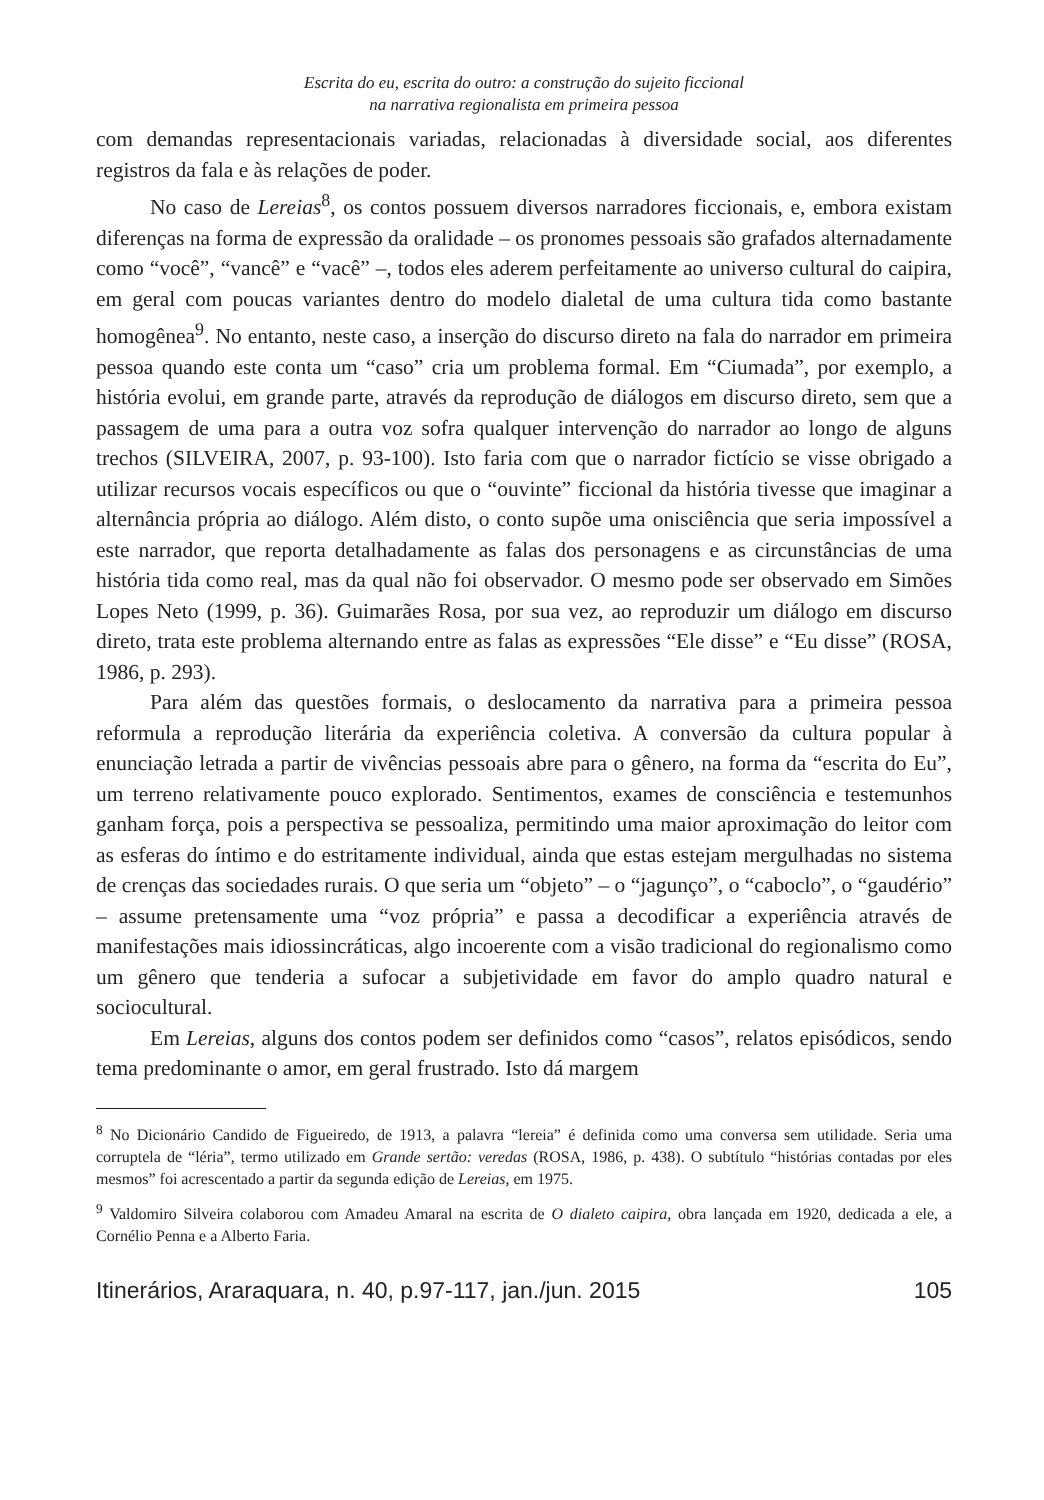Escrita do eu, escrita do outro: a construção do sujeito ficcional
na narrativa regionalista em primeira pessoa
com demandas representacionais variadas, relacionadas à diversidade social, aos diferentes registros da fala e às relações de poder.
No caso de Lereias<sup>8</sup>, os contos possuem diversos narradores ficcionais, e, embora existam diferenças na forma de expressão da oralidade – os pronomes pessoais são grafados alternadamente como “você”, “vancê” e “vacê” –, todos eles aderem perfeitamente ao universo cultural do caipira, em geral com poucas variantes dentro do modelo dialetal de uma cultura tida como bastante homogênea<sup>9</sup>. No entanto, neste caso, a inserção do discurso direto na fala do narrador em primeira pessoa quando este conta um “caso” cria um problema formal. Em “Ciumada”, por exemplo, a história evolui, em grande parte, através da reprodução de diálogos em discurso direto, sem que a passagem de uma para a outra voz sofra qualquer intervenção do narrador ao longo de alguns trechos (SILVEIRA, 2007, p. 93-100). Isto faria com que o narrador fictício se visse obrigado a utilizar recursos vocais específicos ou que o “ouvinte” ficcional da história tivesse que imaginar a alternância própria ao diálogo. Além disto, o conto supõe uma onisciência que seria impossível a este narrador, que reporta detalhadamente as falas dos personagens e as circunstâncias de uma história tida como real, mas da qual não foi observador. O mesmo pode ser observado em Simões Lopes Neto (1999, p. 36). Guimarães Rosa, por sua vez, ao reproduzir um diálogo em discurso direto, trata este problema alternando entre as falas as expressões “Ele disse” e “Eu disse” (ROSA, 1986, p. 293).
Para além das questões formais, o deslocamento da narrativa para a primeira pessoa reformula a reprodução literária da experiência coletiva. A conversão da cultura popular à enunciação letrada a partir de vivências pessoais abre para o gênero, na forma da “escrita do Eu”, um terreno relativamente pouco explorado. Sentimentos, exames de consciência e testemunhos ganham força, pois a perspectiva se pessoaliza, permitindo uma maior aproximação do leitor com as esferas do íntimo e do estritamente individual, ainda que estas estejam mergulhadas no sistema de crenças das sociedades rurais. O que seria um “objeto” – o “jagunço”, o “caboclo”, o “gaudério” – assume pretensamente uma “voz própria” e passa a decodificar a experiência através de manifestações mais idiossincráticas, algo incoerente com a visão tradicional do regionalismo como um gênero que tenderia a sufocar a subjetividade em favor do amplo quadro natural e sociocultural.
Em Lereias, alguns dos contos podem ser definidos como “casos”, relatos episódicos, sendo tema predominante o amor, em geral frustrado. Isto dá margem
<sup>8</sup> No Dicionário Candido de Figueiredo, de 1913, a palavra “lereia” é definida como uma conversa sem utilidade. Seria uma corruptela de “léria”, termo utilizado em Grande sertão: veredas (ROSA, 1986, p. 438). O subtítulo “histórias contadas por eles mesmos” foi acrescentado a partir da segunda edição de Lereias, em 1975.
<sup>9</sup> Valdomiro Silveira colaborou com Amadeu Amaral na escrita de O dialeto caipira, obra lançada em 1920, dedicada a ele, a Cornélio Penna e a Alberto Faria.
Itinerários, Araraquara, n. 40, p.97-117, jan./jun. 2015 105